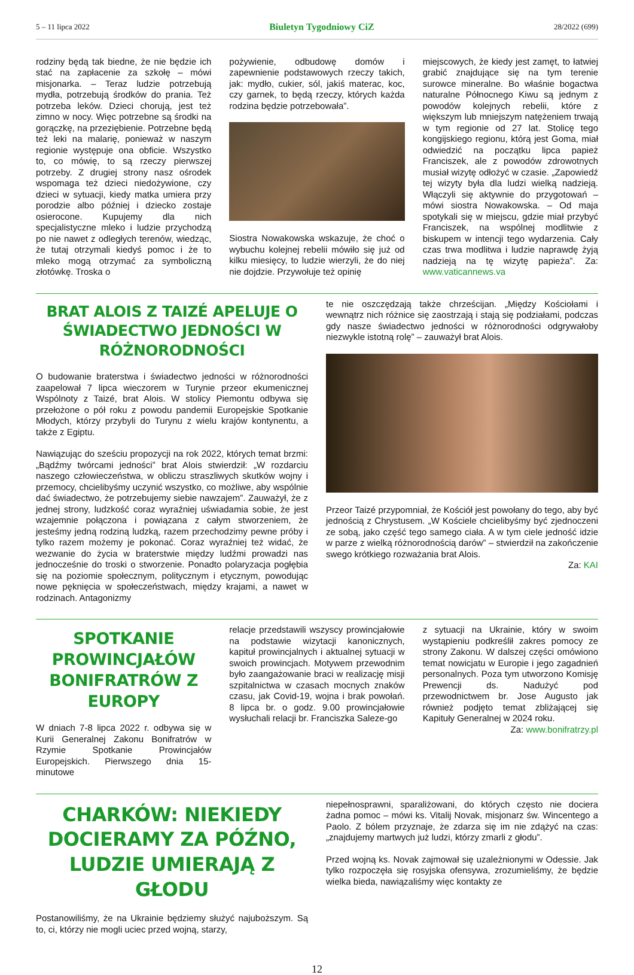5 – 11 lipca 2022 Biuletyn Tygodniowy CiZ 28/2022 (699)
rodziny będą tak biedne, że nie będzie ich stać na zapłacenie za szkołę – mówi misjonarka. – Teraz ludzie potrzebują mydła, potrzebują środków do prania. Też potrzeba leków. Dzieci chorują, jest też zimno w nocy. Więc potrzebne są środki na gorączkę, na przeziębienie. Potrzebne będą też leki na malarię, ponieważ w naszym regionie występuje ona obficie. Wszystko to, co mówię, to są rzeczy pierwszej potrzeby. Z drugiej strony nasz ośrodek wspomaga też dzieci niedożywione, czy dzieci w sytuacji, kiedy matka umiera przy porodzie albo później i dziecko zostaje osierocone. Kupujemy dla nich specjalistyczne mleko i ludzie przychodzą po nie nawet z odległych terenów, wiedząc, że tutaj otrzymali kiedyś pomoc i że to mleko mogą otrzymać za symboliczną złotówkę. Troska o
pożywienie, odbudowę domów i zapewnienie podstawowych rzeczy takich, jak: mydło, cukier, sól, jakiś materac, koc, czy garnek, to będą rzeczy, których każda rodzina będzie potrzebowała”.
Siostra Nowakowska wskazuje, że choć o wybuchu kolejnej rebelii mówiło się już od kilku miesięcy, to ludzie wierzyli, że do niej nie dojdzie. Przywołuje też opinię
miejscowych, że kiedy jest zamęt, to łatwiej grabić znajdujące się na tym terenie surowce mineralne. Bo właśnie bogactwa naturalne Północnego Kiwu są jednym z powodów kolejnych rebelii, które z większym lub mniejszym natężeniem trwają w tym regionie od 27 lat. Stolicę tego kongijskiego regionu, którą jest Goma, miał odwiedzić na początku lipca papież Franciszek, ale z powodów zdrowotnych musiał wizytę odłożyć w czasie. „Zapowiedź tej wizyty była dla ludzi wielką nadzieją. Włączyli się aktywnie do przygotowań – mówi siostra Nowakowska. – Od maja spotykali się w miejscu, gdzie miał przybyć Franciszek, na wspólnej modlitwie z biskupem w intencji tego wydarzenia. Cały czas trwa modlitwa i ludzie naprawdę żyją nadzieją na tę wizytę papieża”. Za: www.vaticannews.va
BRAT ALOIS Z TAIZÉ APELUJE O ŚWIADECTWO JEDNOŚCI W RÓŻNORODNOŚCI
O budowanie braterstwa i świadectwo jedności w różnorodności zaapelował 7 lipca wieczorem w Turynie przeor ekumenicznej Wspólnoty z Taizé, brat Alois. W stolicy Piemontu odbywa się przełożone o pół roku z powodu pandemii Europejskie Spotkanie Młodych, którzy przybyli do Turynu z wielu krajów kontynentu, a także z Egiptu.
Nawiązując do sześciu propozycji na rok 2022, których temat brzmi: „Bądźmy twórcami jedności” brat Alois stwierdził: „W rozdarciu naszego człowieczeństwa, w obliczu straszliwych skutków wojny i przemocy, chcielibyśmy uczynić wszystko, co możliwe, aby wspólnie dać świadectwo, że potrzebujemy siebie nawzajem”. Zauważył, że z jednej strony, ludzkość coraz wyraźniej uświadamia sobie, że jest wzajemnie połączona i powiązana z całym stworzeniem, że jesteśmy jedną rodziną ludzką, razem przechodzimy pewne próby i tylko razem możemy je pokonać. Coraz wyraźniej też widać, że wezwanie do życia w braterstwie między ludźmi prowadzi nas jednocześnie do troski o stworzenie. Ponadto polaryzacja pogłębia się na poziomie społecznym, politycznym i etycznym, powodując nowe pęknięcia w społeczeństwach, między krajami, a nawet w rodzinach. Antagonizmy
te nie oszczędzają także chrześcijan. „Między Kościołami i wewnątrz nich różnice się zaostrzają i stają się podziałami, podczas gdy nasze świadectwo jedności w różnorodności odgrywałoby niezwykle istotną rolę” – zauważył brat Alois.
Przeor Taizé przypomniał, że Kościół jest powołany do tego, aby być jednością z Chrystusem. „W Kościele chcielibyśmy być zjednoczeni ze sobą, jako część tego samego ciała. A w tym ciele jedność idzie w parze z wielką różnorodnością darów” – stwierdził na zakończenie swego krótkiego rozważania brat Alois.
Za: KAI
SPOTKANIE PROWINCJAŁÓW BONIFRATRÓW Z EUROPY
W dniach 7-8 lipca 2022 r. odbywa się w Kurii Generalnej Zakonu Bonifratrów w Rzymie Spotkanie Prowincjałów Europejskich. Pierwszego dnia 15-minutowe
relacje przedstawili wszyscy prowincjałowie na podstawie wizytacji kanonicznych, kapituł prowincjalnych i aktualnej sytuacji w swoich prowincjach. Motywem przewodnim było zaangażowanie braci w realizację misji szpitalnictwa w czasach mocnych znaków czasu, jak Covid-19, wojna i brak powołań. 8 lipca br. o godz. 9.00 prowincjałowie wysłuchali relacji br. Franciszka Saleze-go
z sytuacji na Ukrainie, który w swoim wystąpieniu podkreślił zakres pomocy ze strony Zakonu. W dalszej części omówiono temat nowicjatu w Europie i jego zagadnień personalnych. Poza tym utworzono Komisję Prewencji ds. Nadużyć pod przewodnictwem br. Jose Augusto jak również podjęto temat zbliżającej się Kapituły Generalnej w 2024 roku.
Za: www.bonifratrzy.pl
CHARKÓW: NIEKIEDY DOCIERAMY ZA PÓŹNO, LUDZIE UMIERAJĄ Z GŁODU
Postanowiliśmy, że na Ukrainie będziemy służyć najuboższym. Są to, ci, którzy nie mogli uciec przed wojną, starzy,
niepełnosprawni, sparaliżowani, do których często nie dociera żadna pomoc – mówi ks. Vitalij Novak, misjonarz św. Wincentego a Paolo. Z bólem przyznaje, że zdarza się im nie zdążyć na czas: „znajdujemy martwych już ludzi, którzy zmarli z głodu”.
Przed wojną ks. Novak zajmował się uzależnionymi w Odessie. Jak tylko rozpoczęła się rosyjska ofensywa, zrozumieliśmy, że będzie wielka bieda, nawiązaliśmy więc kontakty ze
12